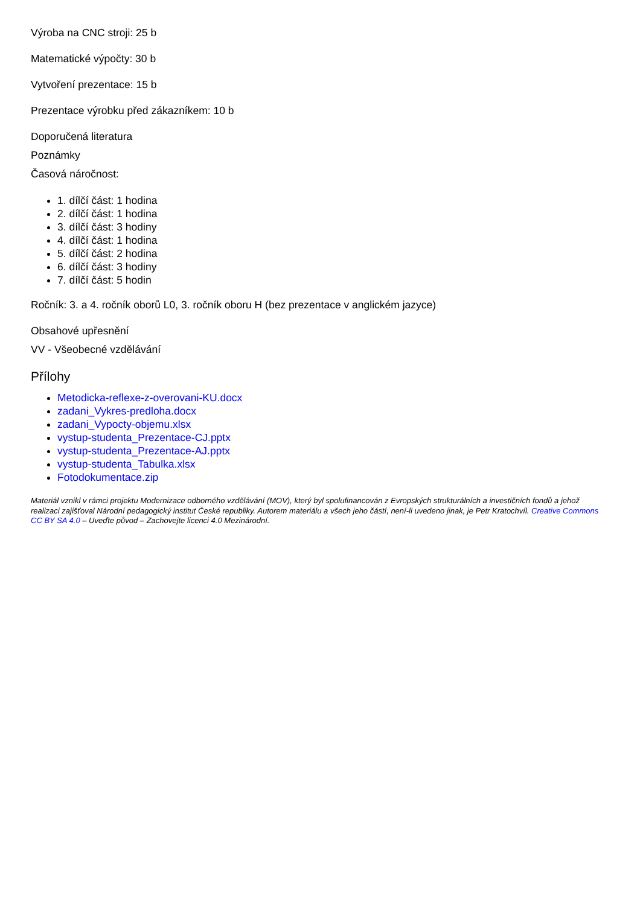Výroba na CNC stroji: 25 b
Matematické výpočty: 30 b
Vytvoření prezentace: 15 b
Prezentace výrobku před zákazníkem: 10 b
Doporučená literatura
Poznámky
Časová náročnost:
1. dílčí část: 1 hodina
2. dílčí část: 1 hodina
3. dílčí část: 3 hodiny
4. dílčí část: 1 hodina
5. dílčí část: 2 hodina
6. dílčí část: 3 hodiny
7. dílčí část: 5 hodin
Ročník: 3. a 4. ročník oborů L0, 3. ročník oboru H (bez prezentace v anglickém jazyce)
Obsahové upřesnění
VV - Všeobecné vzdělávání
Přílohy
Metodicka-reflexe-z-overovani-KU.docx
zadani_Vykres-predloha.docx
zadani_Vypocty-objemu.xlsx
vystup-studenta_Prezentace-CJ.pptx
vystup-studenta_Prezentace-AJ.pptx
vystup-studenta_Tabulka.xlsx
Fotodokumentace.zip
Materiál vznikl v rámci projektu Modernizace odborného vzdělávání (MOV), který byl spolufinancován z Evropských strukturálních a investičních fondů a jehož realizaci zajišťoval Národní pedagogický institut České republiky. Autorem materiálu a všech jeho částí, není-li uvedeno jinak, je Petr Kratochvíl. Creative Commons CC BY SA 4.0 – Uveďte původ – Zachovejte licenci 4.0 Mezinárodní.